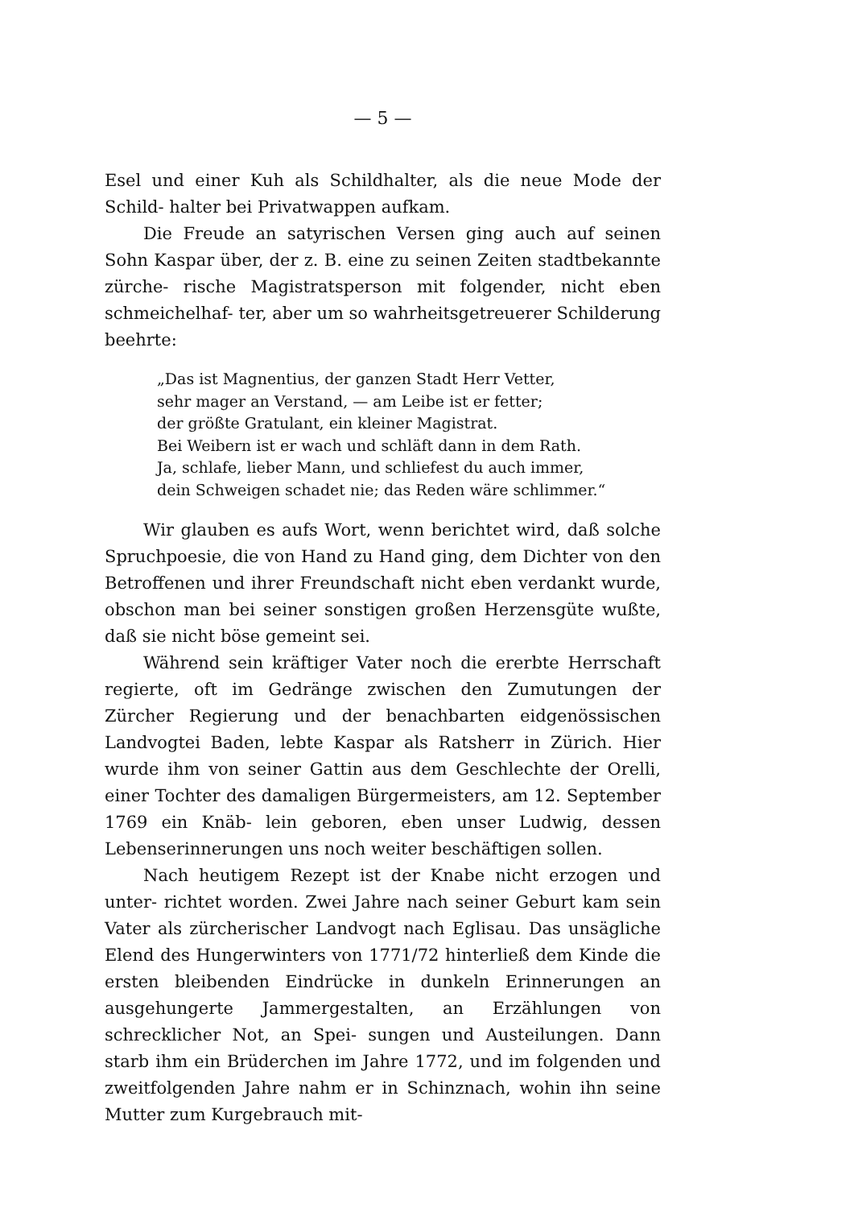— 5 —
Esel und einer Kuh als Schildhalter, als die neue Mode der Schild- halter bei Privatwappen aufkam.
Die Freude an satyrischen Versen ging auch auf seinen Sohn Kaspar über, der z. B. eine zu seinen Zeiten stadtbekannte zürche- rische Magistratsperson mit folgender, nicht eben schmeichelhaf- ter, aber um so wahrheitsgetreuerer Schilderung beehrte:
„Das ist Magnentius, der ganzen Stadt Herr Vetter,
sehr mager an Verstand, — am Leibe ist er fetter;
der größte Gratulant, ein kleiner Magistrat.
Bei Weibern ist er wach und schläft dann in dem Rath.
Ja, schlafe, lieber Mann, und schliefest du auch immer,
dein Schweigen schadet nie; das Reden wäre schlimmer.“
Wir glauben es aufs Wort, wenn berichtet wird, daß solche Spruchpoesie, die von Hand zu Hand ging, dem Dichter von den Betroffenen und ihrer Freundschaft nicht eben verdankt wurde, obschon man bei seiner sonstigen großen Herzensgüte wußte, daß sie nicht böse gemeint sei.
Während sein kräftiger Vater noch die ererbte Herrschaft regierte, oft im Gedränge zwischen den Zumutungen der Zürcher Regierung und der benachbarten eidgenössischen Landvogtei Baden, lebte Kaspar als Ratsherr in Zürich. Hier wurde ihm von seiner Gattin aus dem Geschlechte der Orelli, einer Tochter des damaligen Bürgermeisters, am 12. September 1769 ein Knäb- lein geboren, eben unser Ludwig, dessen Lebenserinnerungen uns noch weiter beschäftigen sollen.
Nach heutigem Rezept ist der Knabe nicht erzogen und unter- richtet worden. Zwei Jahre nach seiner Geburt kam sein Vater als zürcherischer Landvogt nach Eglisau. Das unsägliche Elend des Hungerwinters von 1771/72 hinterließ dem Kinde die ersten bleibenden Eindrücke in dunkeln Erinnerungen an ausgehungerte Jammergestalten, an Erzählungen von schrecklicher Not, an Spei- sungen und Austeilungen. Dann starb ihm ein Brüderchen im Jahre 1772, und im folgenden und zweitfolgenden Jahre nahm er in Schinznach, wohin ihn seine Mutter zum Kurgebrauch mit-